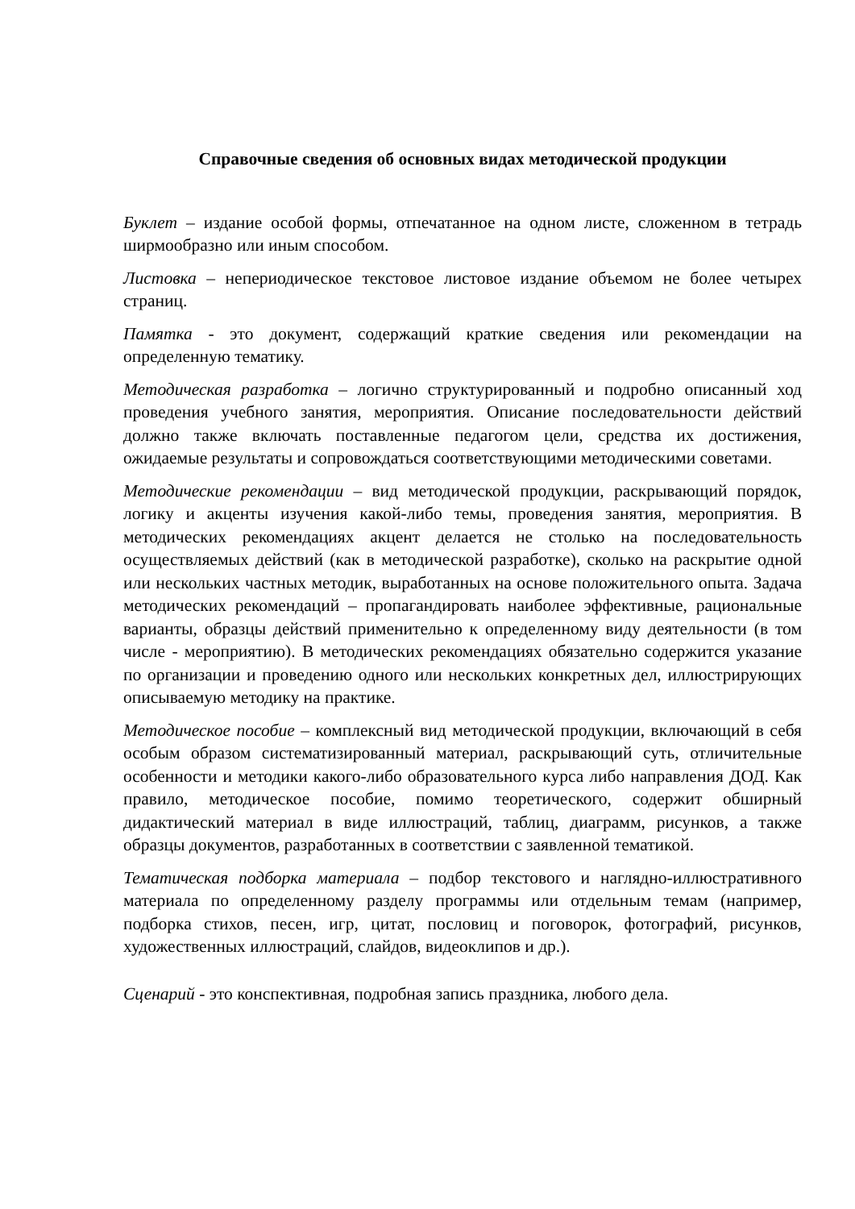Справочные сведения об основных видах методической продукции
Буклет – издание особой формы, отпечатанное на одном листе, сложенном в тетрадь ширмообразно или иным способом.
Листовка – непериодическое текстовое листовое издание объемом не более четырех страниц.
Памятка - это документ, содержащий краткие сведения или рекомендации на определенную тематику.
Методическая разработка – логично структурированный и подробно описанный ход проведения учебного занятия, мероприятия. Описание последовательности действий должно также включать поставленные педагогом цели, средства их достижения, ожидаемые результаты и сопровождаться соответствующими методическими советами.
Методические рекомендации – вид методической продукции, раскрывающий порядок, логику и акценты изучения какой-либо темы, проведения занятия, мероприятия. В методических рекомендациях акцент делается не столько на последовательность осуществляемых действий (как в методической разработке), сколько на раскрытие одной или нескольких частных методик, выработанных на основе положительного опыта. Задача методических рекомендаций – пропагандировать наиболее эффективные, рациональные варианты, образцы действий применительно к определенному виду деятельности (в том числе - мероприятию). В методических рекомендациях обязательно содержится указание по организации и проведению одного или нескольких конкретных дел, иллюстрирующих описываемую методику на практике.
Методическое пособие – комплексный вид методической продукции, включающий в себя особым образом систематизированный материал, раскрывающий суть, отличительные особенности и методики какого-либо образовательного курса либо направления ДОД. Как правило, методическое пособие, помимо теоретического, содержит обширный дидактический материал в виде иллюстраций, таблиц, диаграмм, рисунков, а также образцы документов, разработанных в соответствии с заявленной тематикой.
Тематическая подборка материала – подбор текстового и наглядно-иллюстративного материала по определенному разделу программы или отдельным темам (например, подборка стихов, песен, игр, цитат, пословиц и поговорок, фотографий, рисунков, художественных иллюстраций, слайдов, видеоклипов и др.).
Сценарий - это конспективная, подробная запись праздника, любого дела.